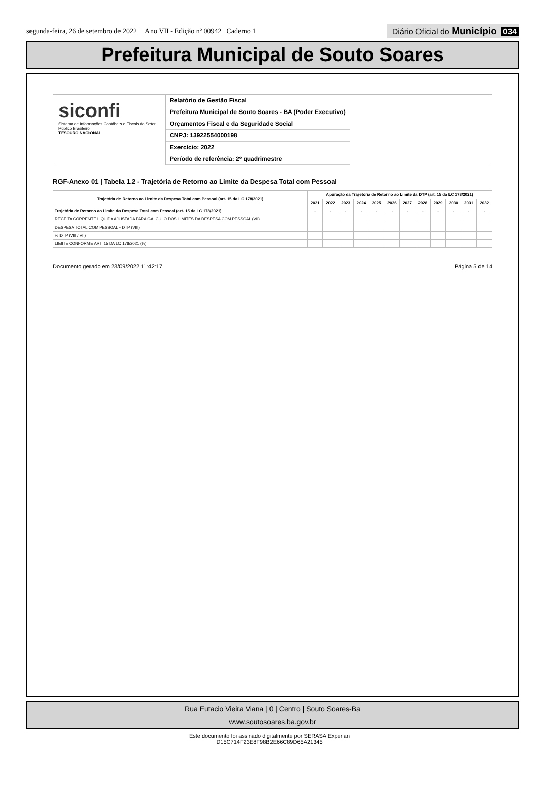segunda-feira, 26 de setembro de 2022 | Ano VII - Edição nº 00942 | Caderno 1
Diário Oficial do Município 034
Prefeitura Municipal de Souto Soares
siconfi
Sistema de Informações Contábeis e Fiscais do Setor Público Brasileiro
TESOURO NACIONAL
Relatório de Gestão Fiscal
Prefeitura Municipal de Souto Soares - BA (Poder Executivo)
Orçamentos Fiscal e da Seguridade Social
CNPJ: 13922554000198
Exercício: 2022
Período de referência: 2º quadrimestre
RGF-Anexo 01 | Tabela 1.2 - Trajetória de Retorno ao Limite da Despesa Total com Pessoal
| Trajetória de Retorno ao Limite da Despesa Total com Pessoal (art. 15 da LC 178/2021) | Apuração da Trajetória de Retorno ao Limite da DTP (art. 15 da LC 178/2021) | | | | | | | | | | | |
| --- | --- | --- | --- | --- | --- | --- | --- | --- | --- | --- | --- | --- |
| | 2021 | 2022 | 2023 | 2024 | 2025 | 2026 | 2027 | 2028 | 2029 | 2030 | 2031 | 2032 |
| Trajetória de Retorno ao Limite da Despesa Total com Pessoal (art. 15 da LC 178/2021) | - | - | - | - | - | - | - | - | - | - | - | - |
| RECEITA CORRENTE LÍQUIDA AJUSTADA PARA CÁLCULO DOS LIMITES DA DESPESA COM PESSOAL (VII) | | | | | | | | | | | | |
| DESPESA TOTAL COM PESSOAL - DTP (VIII) | | | | | | | | | | | | |
| % DTP (VIII / VII) | | | | | | | | | | | | |
| LIMITE CONFORME ART. 15 DA LC 178/2021 (%) | | | | | | | | | | | | |
Documento gerado em 23/09/2022 11:42:17 Página 5 de 14
Rua Eutacio Vieira Viana | 0 | Centro | Souto Soares-Ba
www.soutosoares.ba.gov.br
Este documento foi assinado digitalmente por SERASA Experian
D15C714F23E8F98B2E66C89D65A21345